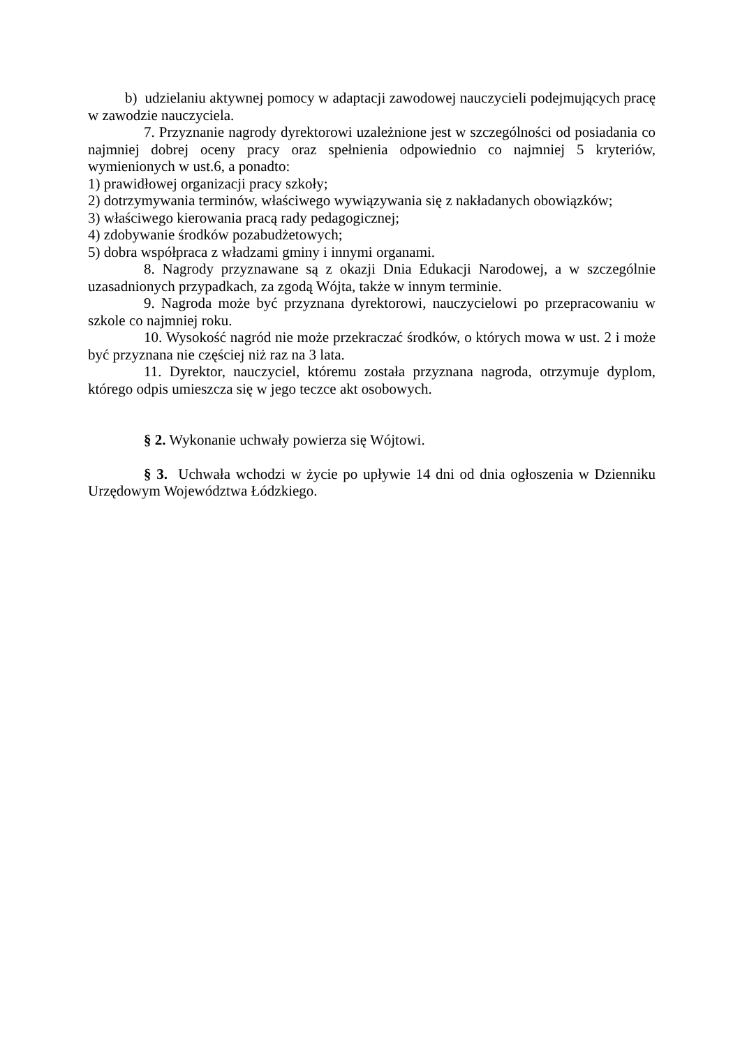b) udzielaniu aktywnej pomocy w adaptacji zawodowej nauczycieli podejmujących pracę w zawodzie nauczyciela.
7. Przyznanie nagrody dyrektorowi uzależnione jest w szczególności od posiadania co najmniej dobrej oceny pracy oraz spełnienia odpowiednio co najmniej 5 kryteriów, wymienionych w ust.6, a ponadto:
1) prawidłowej organizacji pracy szkoły;
2) dotrzymywania terminów, właściwego wywiązywania się z nakładanych obowiązków;
3) właściwego kierowania pracą rady pedagogicznej;
4) zdobywanie środków pozabudżetowych;
5) dobra współpraca z władzami gminy i innymi organami.
8. Nagrody przyznawane są z okazji Dnia Edukacji Narodowej, a w szczególnie uzasadnionych przypadkach, za zgodą Wójta, także w innym terminie.
9. Nagroda może być przyznana dyrektorowi, nauczycielowi po przepracowaniu w szkole co najmniej roku.
10. Wysokość nagród nie może przekraczać środków, o których mowa w ust. 2 i może być przyznana nie częściej niż raz na 3 lata.
11. Dyrektor, nauczyciel, któremu została przyznana nagroda, otrzymuje dyplom, którego odpis umieszcza się w jego teczce akt osobowych.
§ 2. Wykonanie uchwały powierza się Wójtowi.
§ 3. Uchwała wchodzi w życie po upływie 14 dni od dnia ogłoszenia w Dzienniku Urzędowym Województwa Łódzkiego.